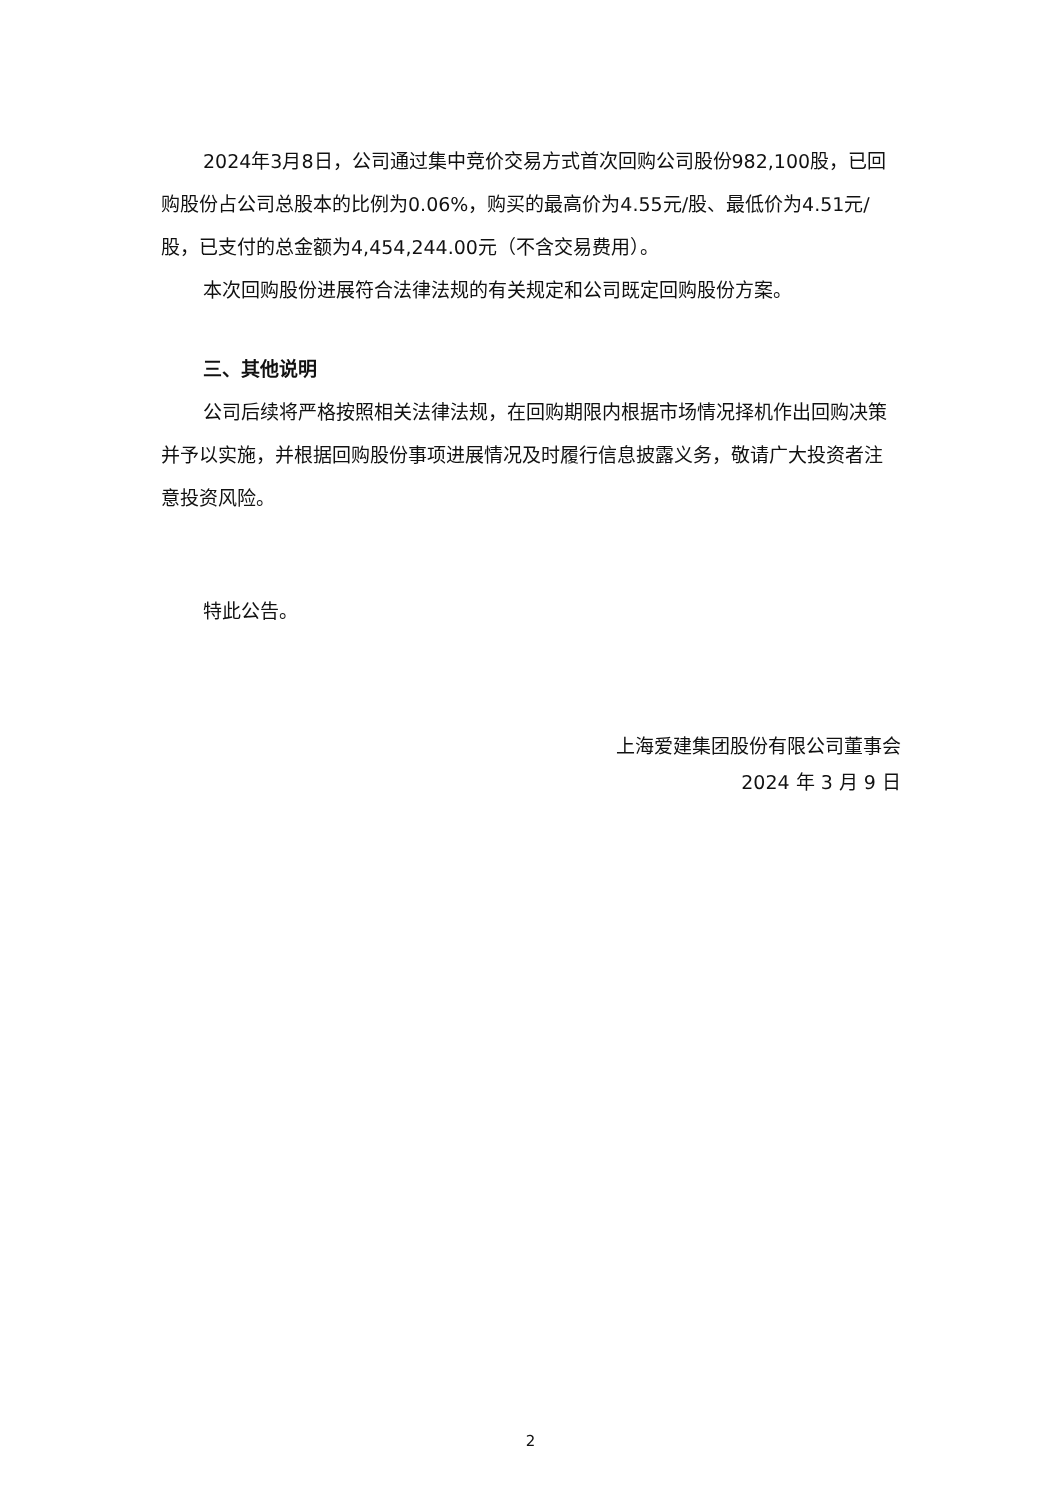2024年3月8日，公司通过集中竞价交易方式首次回购公司股份982,100股，已回购股份占公司总股本的比例为0.06%，购买的最高价为4.55元/股、最低价为4.51元/股，已支付的总金额为4,454,244.00元（不含交易费用）。
本次回购股份进展符合法律法规的有关规定和公司既定回购股份方案。
三、其他说明
公司后续将严格按照相关法律法规，在回购期限内根据市场情况择机作出回购决策并予以实施，并根据回购股份事项进展情况及时履行信息披露义务，敬请广大投资者注意投资风险。
特此公告。
上海爱建集团股份有限公司董事会
2024 年 3 月 9 日
2